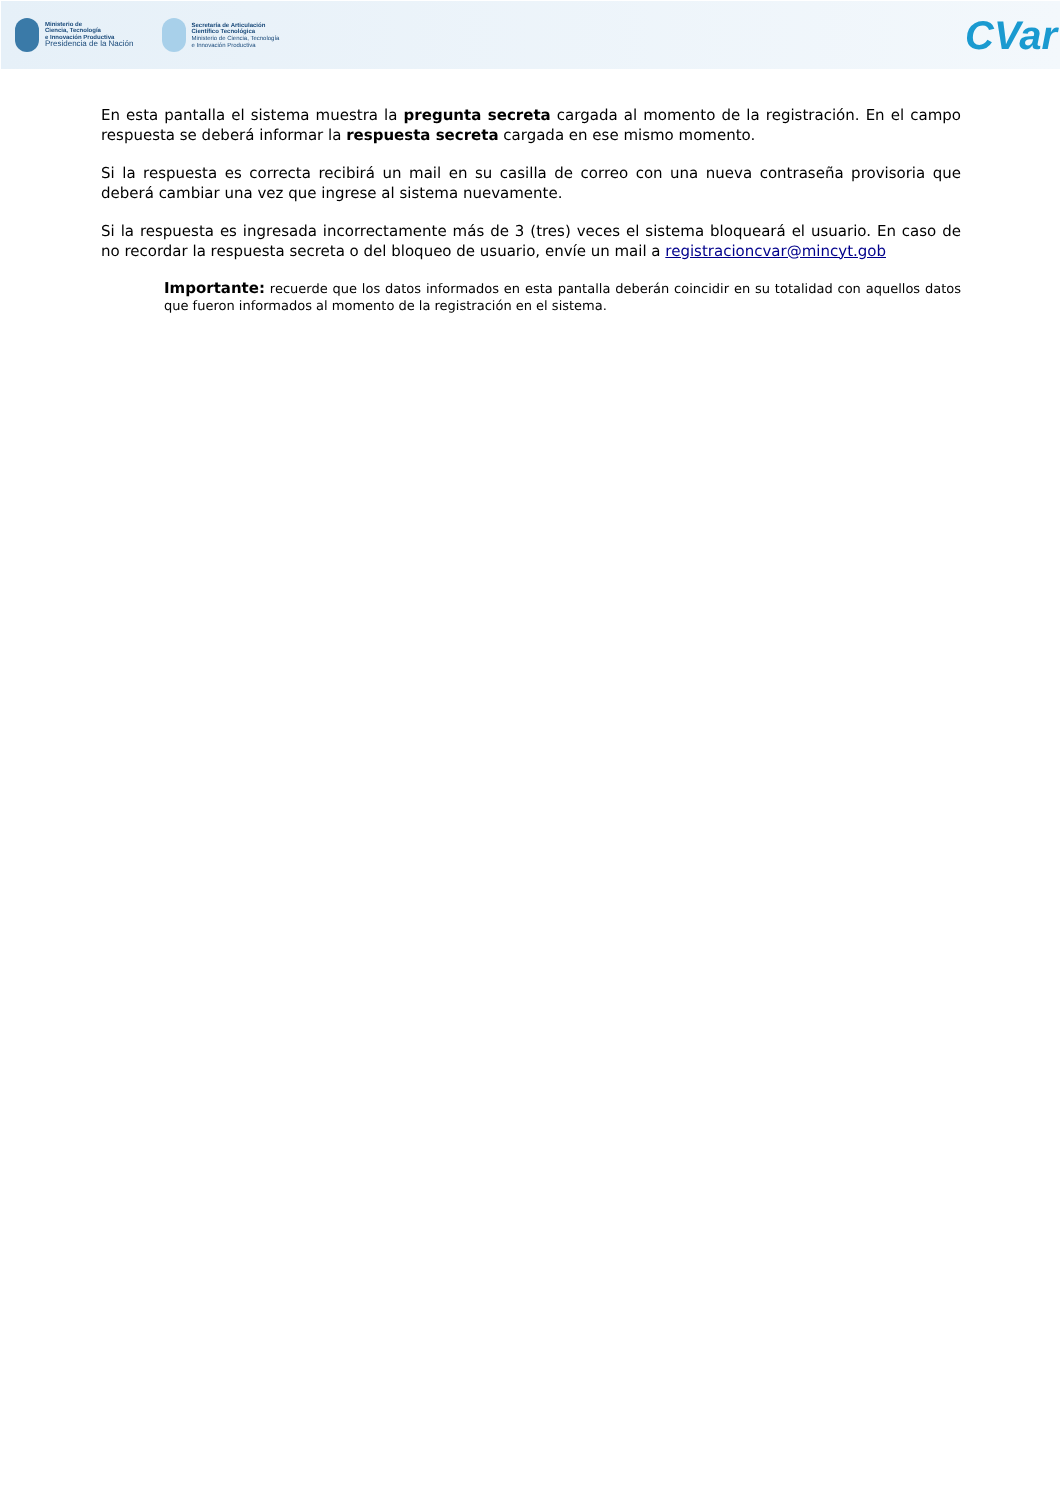Ministerio de
Ciencia, Tecnología
e Innovación Productiva
Presidencia de la Nación
Secretaría de Articulación
Científico Tecnológica
Ministerio de Ciencia, Tecnología
e Innovación Productiva
CVar
En esta pantalla el sistema muestra la pregunta secreta cargada al momento de la registración. En el campo respuesta se deberá informar la respuesta secreta cargada en ese mismo momento.
Si la respuesta es correcta recibirá un mail en su casilla de correo con una nueva contraseña provisoria que deberá cambiar una vez que ingrese al sistema nuevamente.
Si la respuesta es ingresada incorrectamente más de 3 (tres) veces el sistema bloqueará el usuario. En caso de no recordar la respuesta secreta o del bloqueo de usuario, envíe un mail a registracioncvar@mincyt.gob
Importante: recuerde que los datos informados en esta pantalla deberán coincidir en su totalidad con aquellos datos que fueron informados al momento de la registración en el sistema.